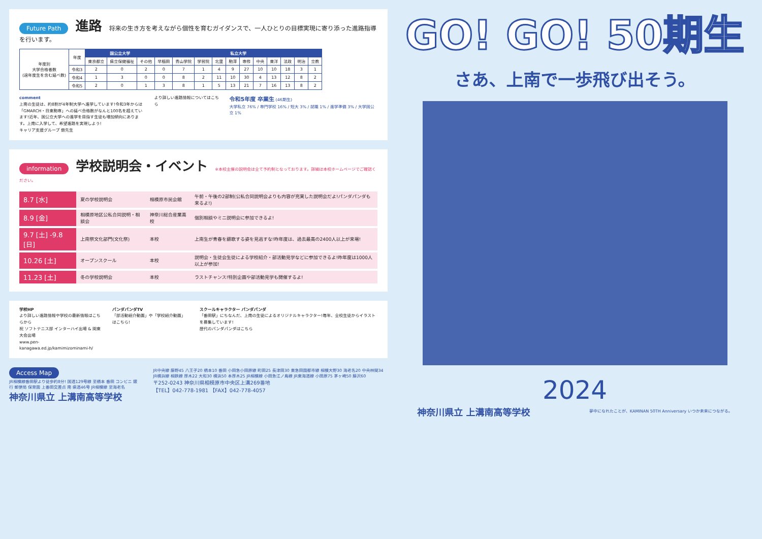Future Path
進路
将来の生き方を考えながら個性を育むガイダンスで、一人ひとりの目標実現に寄り添った進路指導を行います。
| 年度別 大学合格者数 (過年度生を含む延べ数) | 年度 | 国公立大学 | | | 私立大学 | | | | | | | | | | |
| | | 東京都立 | 県立保健福祉 | その他 | 早稲田 | 青山学院 | 学習院 | 北里 | 駒澤 | 専修 | 中央 | 東洋 | 法政 | 明治 | 立教 |
| | 令和3 | 2 | 0 | 2 | 0 | 7 | 1 | 4 | 9 | 27 | 10 | 10 | 18 | 3 | 1 |
| | 令和4 | 1 | 3 | 0 | 0 | 8 | 2 | 11 | 10 | 30 | 4 | 13 | 12 | 8 | 2 |
| | 令和5 | 2 | 0 | 1 | 3 | 8 | 1 | 5 | 13 | 21 | 7 | 16 | 13 | 8 | 2 |
comment
上南の生徒は、約8割が4年制大学へ進学しています!令和3年からは「GMARCH・日東駒専」への延べ合格数がなんと100名を超えています!近年、国公立大学への進学を目指す生徒も増加傾向にあります。上南に入学して、希望進路を実現しよう!
キャリア支援グループ 齋先生
より詳しい進路情報についてはこちら
令和5年度 卒業生 (46期生)
大学私立 76% / 専門学校 16% / 短大 3% / 就職 1% / 進学準備 3% / 大学国公立 1%
information
学校説明会・イベント
※本校主催の説明会は全て予約制となっております。詳細は本校ホームページでご確認ください。
| 8.7 [水] | 夏の学校説明会 | 相模原市民会館 | 午前・午後の2部制(公私合同説明会よりも内容が充実した説明会だよ!パンダパンダも来るよ!) |
| 8.9 [金] | 相模原地区公私合同説明・相談会 | 神奈川総合産業高校 | 個別相談やミニ説明会に参加できるよ! |
| 9.7 [土] -9.8 [日] | 上南祭文化部門(文化祭) | 本校 | 上南生が青春を謳歌する姿を見逃すな!昨年度は、過去最高の2400人以上が来場! |
| 10.26 [土] | オープンスクール | 本校 | 説明会・生徒会生徒による学校紹介・部活動見学などに参加できるよ!昨年度は1000人以上が参加! |
| 11.23 [土] | 冬の学校説明会 | 本校 | ラストチャンス!特別企画や部活動見学も開催するよ! |
学校HP
より詳しい進路情報や学校の最新情報はこちらから
祝 ソフトテニス部 インターハイ出場 & 関東大会出場
www.pen-kanagawa.ed.jp/kamimizominami-h/
パンダパンダTV
「部活動紹介動画」や「学校紹介動画」はこちら!
スクールキャラクター パンダパンダ
「番田駅」にちなんだ、上南の生徒によるオリジナルキャラクター!毎年、全校生徒からイラストを募集しています!
歴代のパンダパンダはこちら
Access Map
JR相模線番田駅より徒歩約8分! 国道129号線 至橋本 番田 コンビニ 銀行 郵便局 保育園 上番田交差点 南 県道46号 JR相模線 至海老名
神奈川県立 上溝南高等学校
JR中央線 藤野45 八王子20 橋本10 番田 小田急小田原線 町田25 長津田30 東急田園都市線 相模大野30 海老名20 中央林間34 JR横浜線 相鉄線 厚木22 大和30 横浜50 本厚木25 JR相模線 小田急江ノ島線 JR東海道線 小田原75 茅ヶ崎50 藤沢60
〒252-0243 神奈川県相模原市中央区上溝269番地
【TEL】042-778-1981 【FAX】042-778-4057
GO! GO! 50期生
さあ、上南で一歩飛び出そう。
2024
神奈川県立 上溝南高等学校 夢中になれたことが、KAMINAN 50TH Anniversary いつか未来につながる。